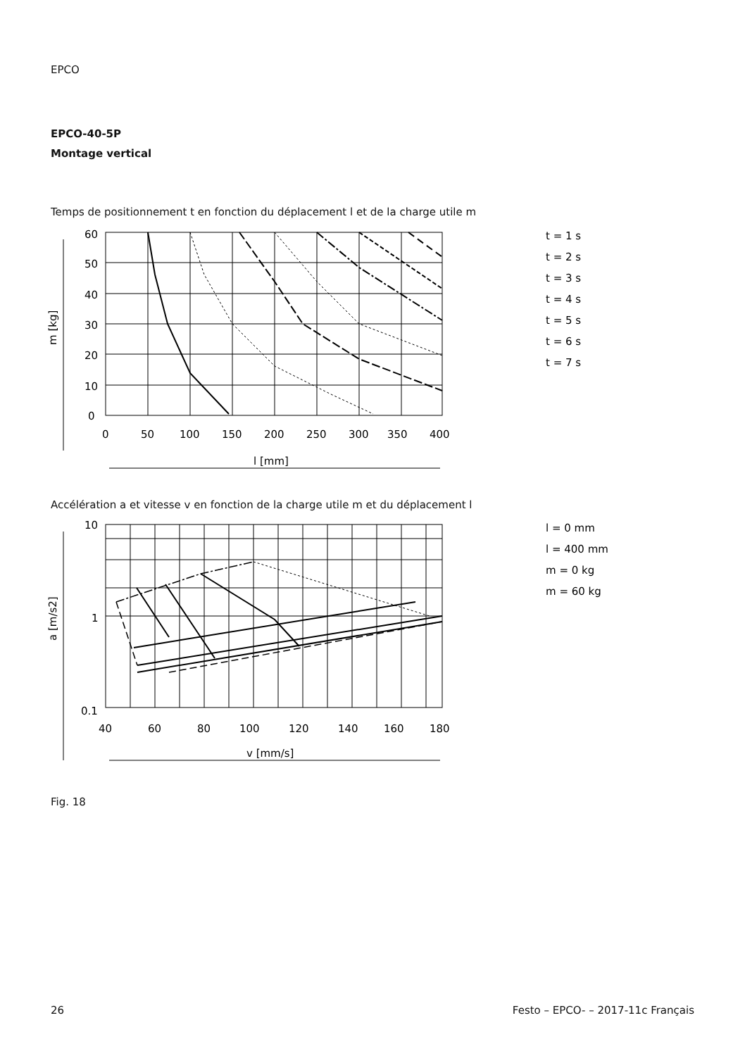EPCO
EPCO-40-5P
Montage vertical
Temps de positionnement t en fonction du déplacement l et de la charge utile m
60
50
40
30
20
10
0
0
50
100
150
200
250
300
350
400
l [mm]
m [kg]
t = 1 s
t = 2 s
t = 3 s
t = 4 s
t = 5 s
t = 6 s
t = 7 s
Accélération a et vitesse v en fonction de la charge utile m et du déplacement l
10
1
0.1
40
60
80
100
120
140
160
180
v [mm/s]
a [m/s2]
l = 0 mm
l = 400 mm
m = 0 kg
m = 60 kg
Fig. 18
26 Festo – EPCO- – 2017-11c Français